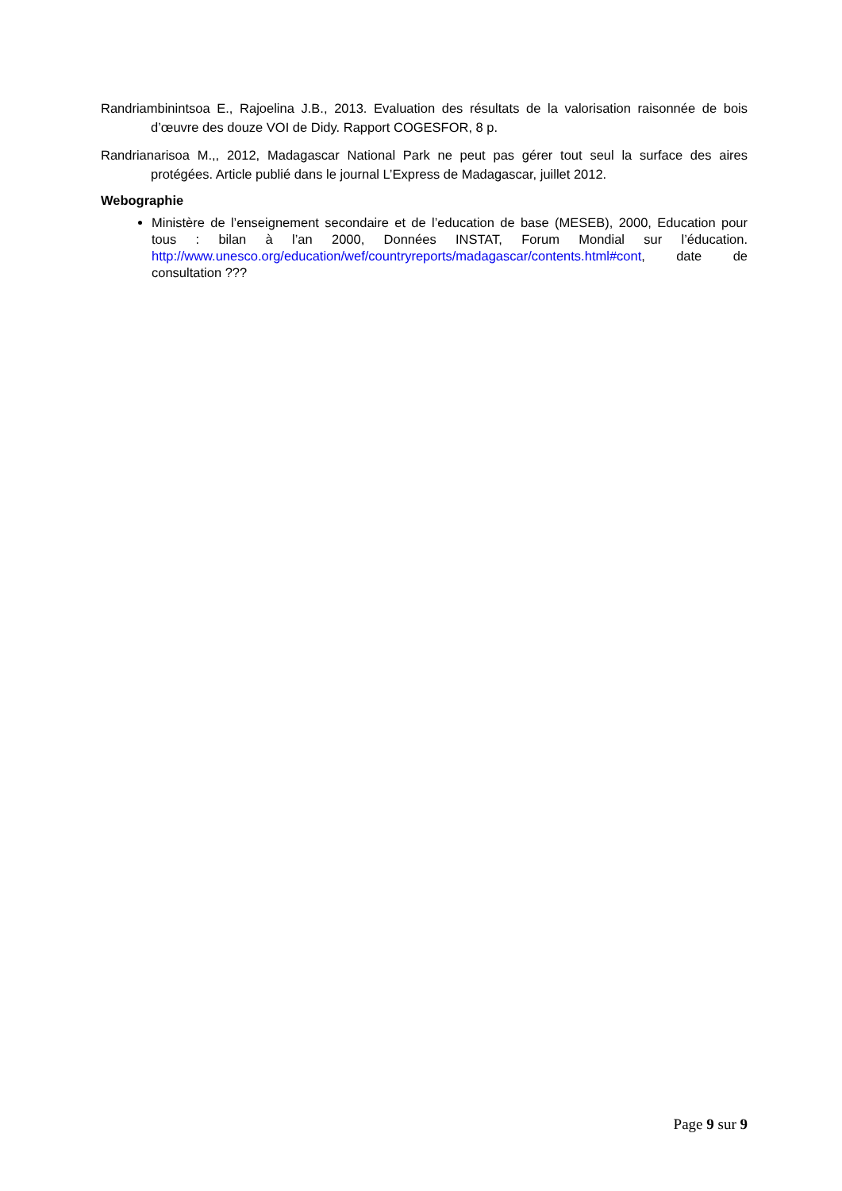Randriambinintsoa E., Rajoelina J.B., 2013. Evaluation des résultats de la valorisation raisonnée de bois d’œuvre des douze VOI de Didy. Rapport COGESFOR, 8 p.
Randrianarisoa M.,, 2012, Madagascar National Park ne peut pas gérer tout seul la surface des aires protégées. Article publié dans le journal L’Express de Madagascar, juillet 2012.
Webographie
Ministère de l’enseignement secondaire et de l’education de base (MESEB), 2000, Education pour tous : bilan à l’an 2000, Données INSTAT, Forum Mondial sur l’éducation. http://www.unesco.org/education/wef/countryreports/madagascar/contents.html#cont, date de consultation ???
Page 9 sur 9